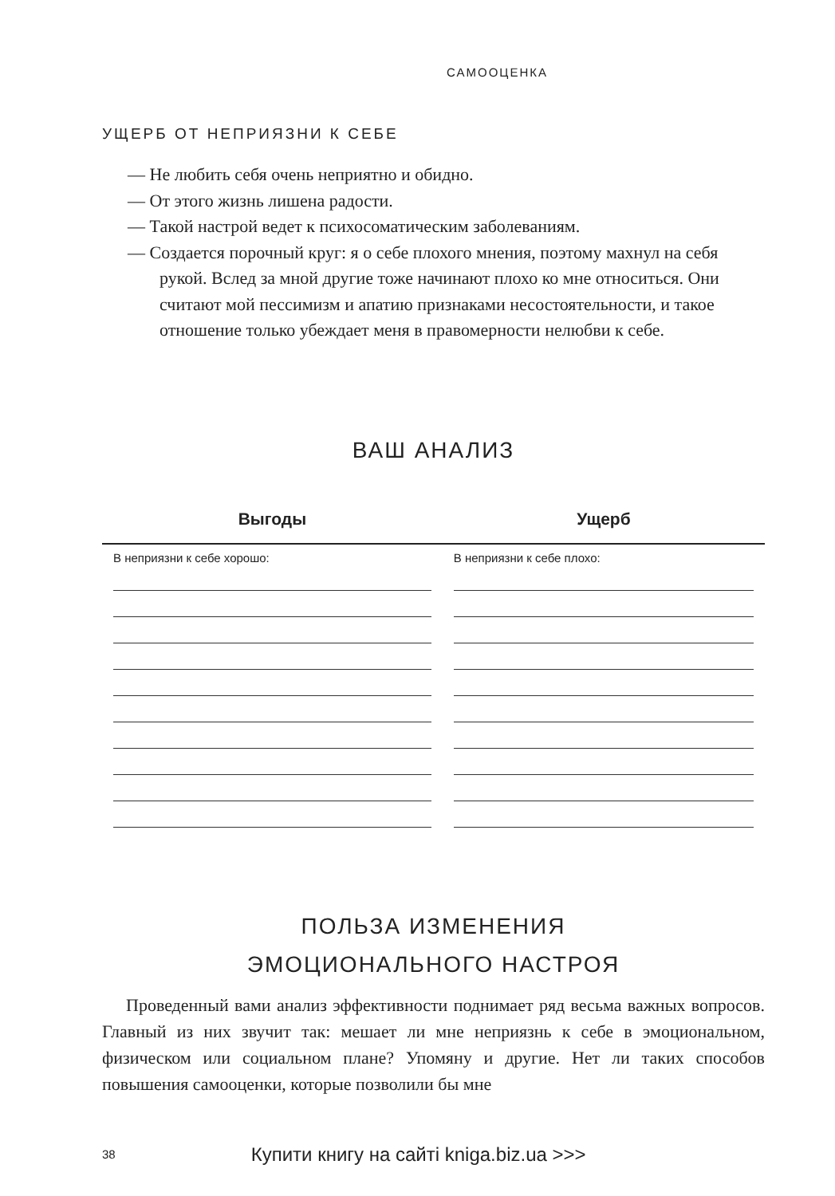САМООЦЕНКА
УЩЕРБ ОТ НЕПРИЯЗНИ К СЕБЕ
— Не любить себя очень неприятно и обидно.
— От этого жизнь лишена радости.
— Такой настрой ведет к психосоматическим заболеваниям.
— Создается порочный круг: я о себе плохого мнения, поэтому махнул на себя рукой. Вслед за мной другие тоже начинают плохо ко мне относиться. Они считают мой пессимизм и апатию признаками несостоятельности, и такое отношение только убеждает меня в правомерности нелюбви к себе.
ВАШ АНАЛИЗ
| Выгоды | Ущерб |
| --- | --- |
| В неприязни к себе хорошо: | В неприязни к себе плохо: |
ПОЛЬЗА ИЗМЕНЕНИЯ
ЭМОЦИОНАЛЬНОГО НАСТРОЯ
Проведенный вами анализ эффективности поднимает ряд весьма важных вопросов. Главный из них звучит так: мешает ли мне неприязнь к себе в эмоциональном, физическом или социальном плане? Упомяну и другие. Нет ли таких способов повышения самооценки, которые позволили бы мне
38 Купити книгу на сайті kniga.biz.ua >>>